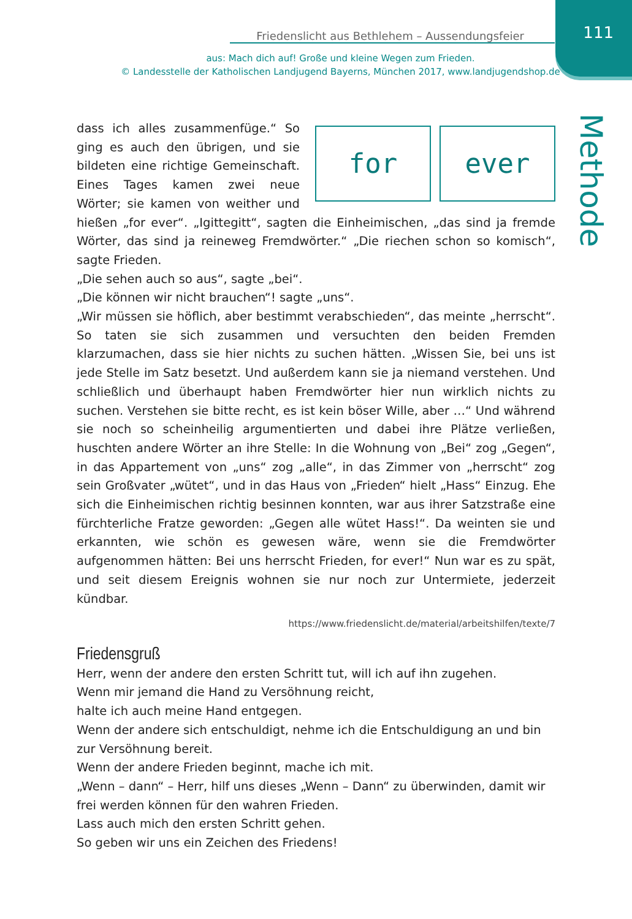Friedenslicht aus Bethlehem – Aussendungsfeier 111
aus: Mach dich auf! Große und kleine Wegen zum Frieden.
© Landesstelle der Katholischen Landjugend Bayerns, München 2017, www.landjugendshop.de
Methode
for ever
dass ich alles zusammenfüge.“ So ging es auch den übrigen, und sie bildeten eine richtige Gemeinschaft. Eines Tages kamen zwei neue Wörter; sie kamen von weither und hießen „for ever“. „Igittegitt“, sagten die Einheimischen, „das sind ja fremde Wörter, das sind ja reineweg Fremdwörter.“ „Die riechen schon so komisch“, sagte Frieden.
„Die sehen auch so aus“, sagte „bei“.
„Die können wir nicht brauchen“! sagte „uns“.
„Wir müssen sie höflich, aber bestimmt verabschieden“, das meinte „herrscht“. So taten sie sich zusammen und versuchten den beiden Fremden klarzumachen, dass sie hier nichts zu suchen hätten. „Wissen Sie, bei uns ist jede Stelle im Satz besetzt. Und außerdem kann sie ja niemand verstehen. Und schließlich und überhaupt haben Fremdwörter hier nun wirklich nichts zu suchen. Verstehen sie bitte recht, es ist kein böser Wille, aber …“ Und während sie noch so scheinheilig argumentierten und dabei ihre Plätze verließen, huschten andere Wörter an ihre Stelle: In die Wohnung von „Bei“ zog „Gegen“, in das Appartement von „uns“ zog „alle“, in das Zimmer von „herrscht“ zog sein Großvater „wütet“, und in das Haus von „Frieden“ hielt „Hass“ Einzug. Ehe sich die Einheimischen richtig besinnen konnten, war aus ihrer Satzstraße eine fürchterliche Fratze geworden: „Gegen alle wütet Hass!“. Da weinten sie und erkannten, wie schön es gewesen wäre, wenn sie die Fremdwörter aufgenommen hätten: Bei uns herrscht Frieden, for ever!“ Nun war es zu spät, und seit diesem Ereignis wohnen sie nur noch zur Untermiete, jederzeit kündbar.
https://www.friedenslicht.de/material/arbeitshilfen/texte/7
Friedensgruß
Herr, wenn der andere den ersten Schritt tut, will ich auf ihn zugehen.
Wenn mir jemand die Hand zu Versöhnung reicht,
halte ich auch meine Hand entgegen.
Wenn der andere sich entschuldigt, nehme ich die Entschuldigung an und bin zur Versöhnung bereit.
Wenn der andere Frieden beginnt, mache ich mit.
„Wenn – dann“ – Herr, hilf uns dieses „Wenn – Dann“ zu überwinden, damit wir frei werden können für den wahren Frieden.
Lass auch mich den ersten Schritt gehen.
So geben wir uns ein Zeichen des Friedens!